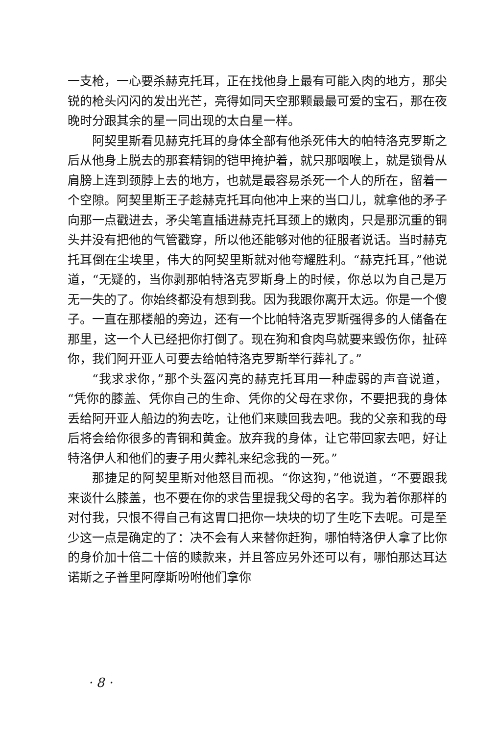一支枪，一心要杀赫克托耳，正在找他身上最有可能入肉的地方，那尖锐的枪头闪闪的发出光芒，亮得如同天空那颗最最可爱的宝石，那在夜晚时分跟其余的星一同出现的太白星一样。
阿契里斯看见赫克托耳的身体全部有他杀死伟大的帕特洛克罗斯之后从他身上脱去的那套精铜的铠甲掩护着，就只那咽喉上，就是锁骨从肩膀上连到颈脖上去的地方，也就是最容易杀死一个人的所在，留着一个空隙。阿契里斯王子趁赫克托耳向他冲上来的当口儿，就拿他的矛子向那一点戳进去，矛尖笔直插进赫克托耳颈上的嫩肉，只是那沉重的铜头并没有把他的气管戳穿，所以他还能够对他的征服者说话。当时赫克托耳倒在尘埃里，伟大的阿契里斯就对他夸耀胜利。“赫克托耳，”他说道，“无疑的，当你剥那帕特洛克罗斯身上的时候，你总以为自己是万无一失的了。你始终都没有想到我。因为我跟你离开太远。你是一个傻子。一直在那楼船的旁边，还有一个比帕特洛克罗斯强得多的人储备在那里，这一个人已经把你打倒了。现在狗和食肉鸟就要来毁伤你，扯碎你，我们阿开亚人可要去给帕特洛克罗斯举行葬礼了。”
“我求求你，”那个头盔闪亮的赫克托耳用一种虚弱的声音说道，“凭你的膝盖、凭你自己的生命、凭你的父母在求你，不要把我的身体丢给阿开亚人船边的狗去吃，让他们来赎回我去吧。我的父亲和我的母后将会给你很多的青铜和黄金。放弃我的身体，让它带回家去吧，好让特洛伊人和他们的妻子用火葬礼来纪念我的一死。”
那捷足的阿契里斯对他怒目而视。“你这狗，”他说道，“不要跟我来谈什么膝盖，也不要在你的求告里提我父母的名字。我为着你那样的对付我，只恨不得自己有这胃口把你一块块的切了生吃下去呢。可是至少这一点是确定的了：决不会有人来替你赶狗，哪怕特洛伊人拿了比你的身价加十倍二十倍的赎款来，并且答应另外还可以有，哪怕那达耳达诺斯之子普里阿摩斯吩咐他们拿你
· 8 ·